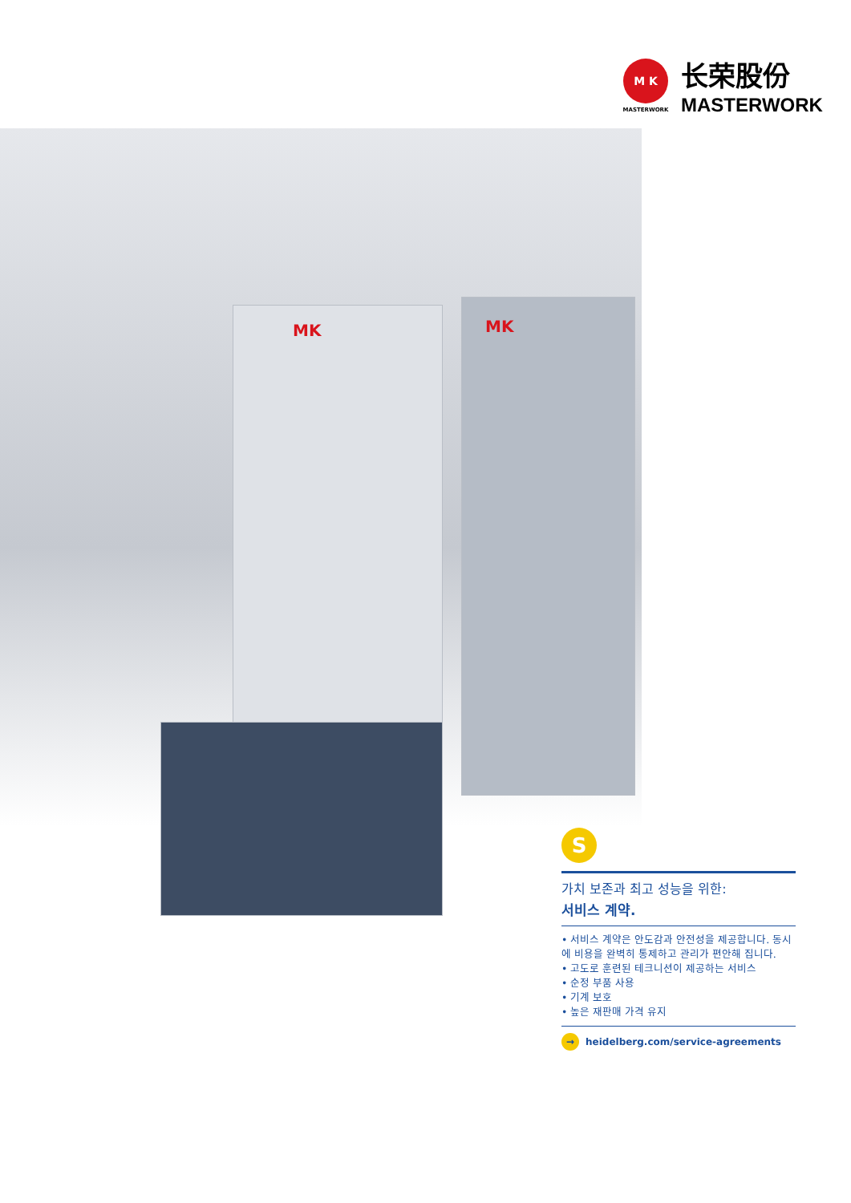M K
MASTERWORK
长荣股份
MASTERWORK
MK MK
S
가치 보존과 최고 성능을 위한:
서비스 계약.
• 서비스 계약은 안도감과 안전성을 제공합니다. 동시에 비용을 완벽히 통제하고 관리가 편안해 집니다.
• 고도로 훈련된 테크니션이 제공하는 서비스
• 순정 부품 사용
• 기계 보호
• 높은 재판매 가격 유지
→ heidelberg.com/service-agreements